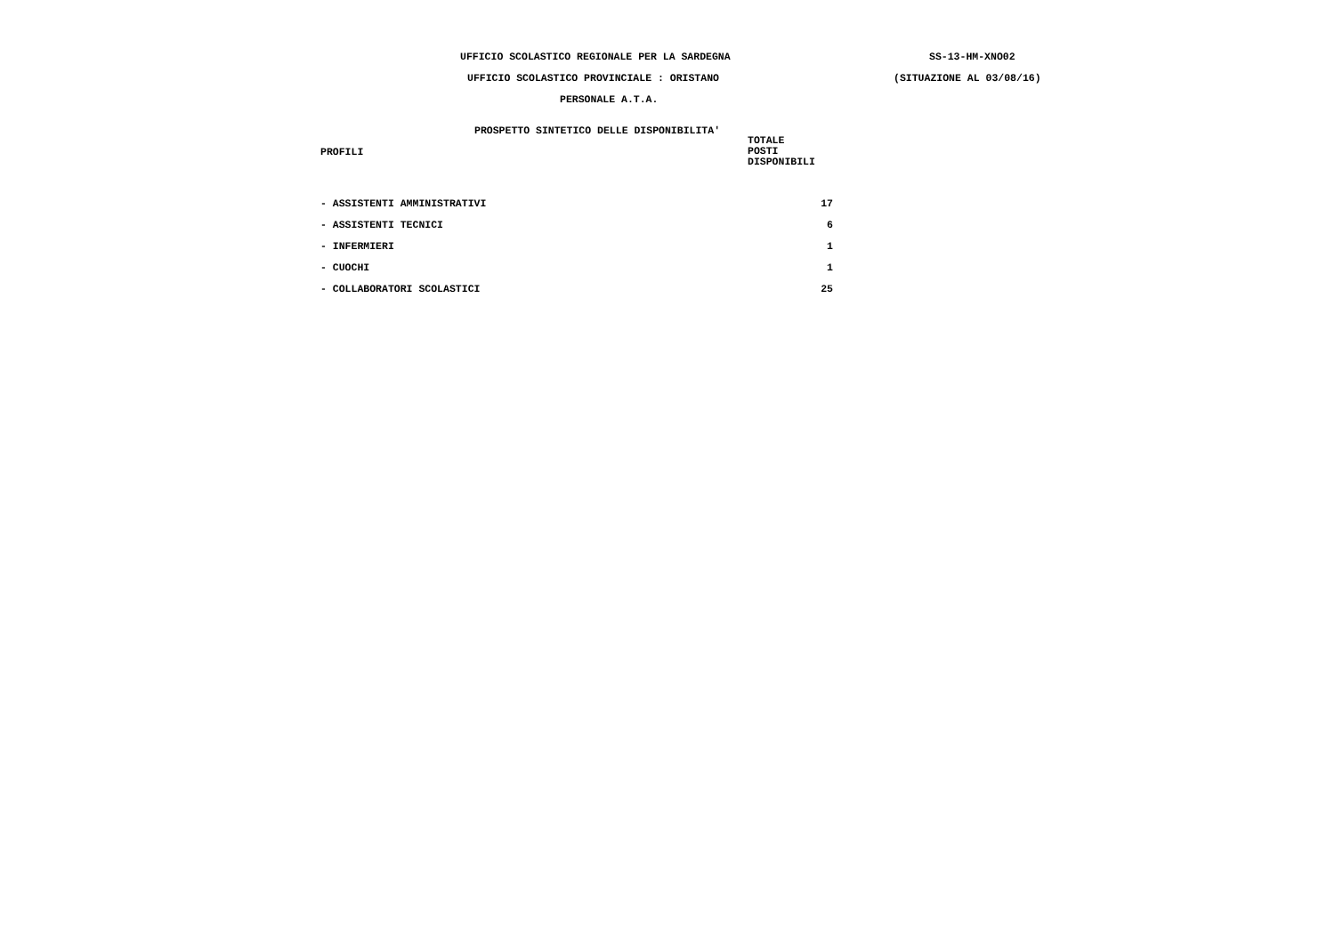UFFICIO SCOLASTICO REGIONALE PER LA SARDEGNA SS-13-HM-XNO02
UFFICIO SCOLASTICO PROVINCIALE : ORISTANO (SITUAZIONE AL 03/08/16)
PERSONALE A.T.A.
PROSPETTO SINTETICO DELLE DISPONIBILITA'
| PROFILI | TOTALE POSTI DISPONIBILI |
| --- | --- |
| - ASSISTENTI AMMINISTRATIVI | 17 |
| - ASSISTENTI TECNICI | 6 |
| - INFERMIERI | 1 |
| - CUOCHI | 1 |
| - COLLABORATORI SCOLASTICI | 25 |